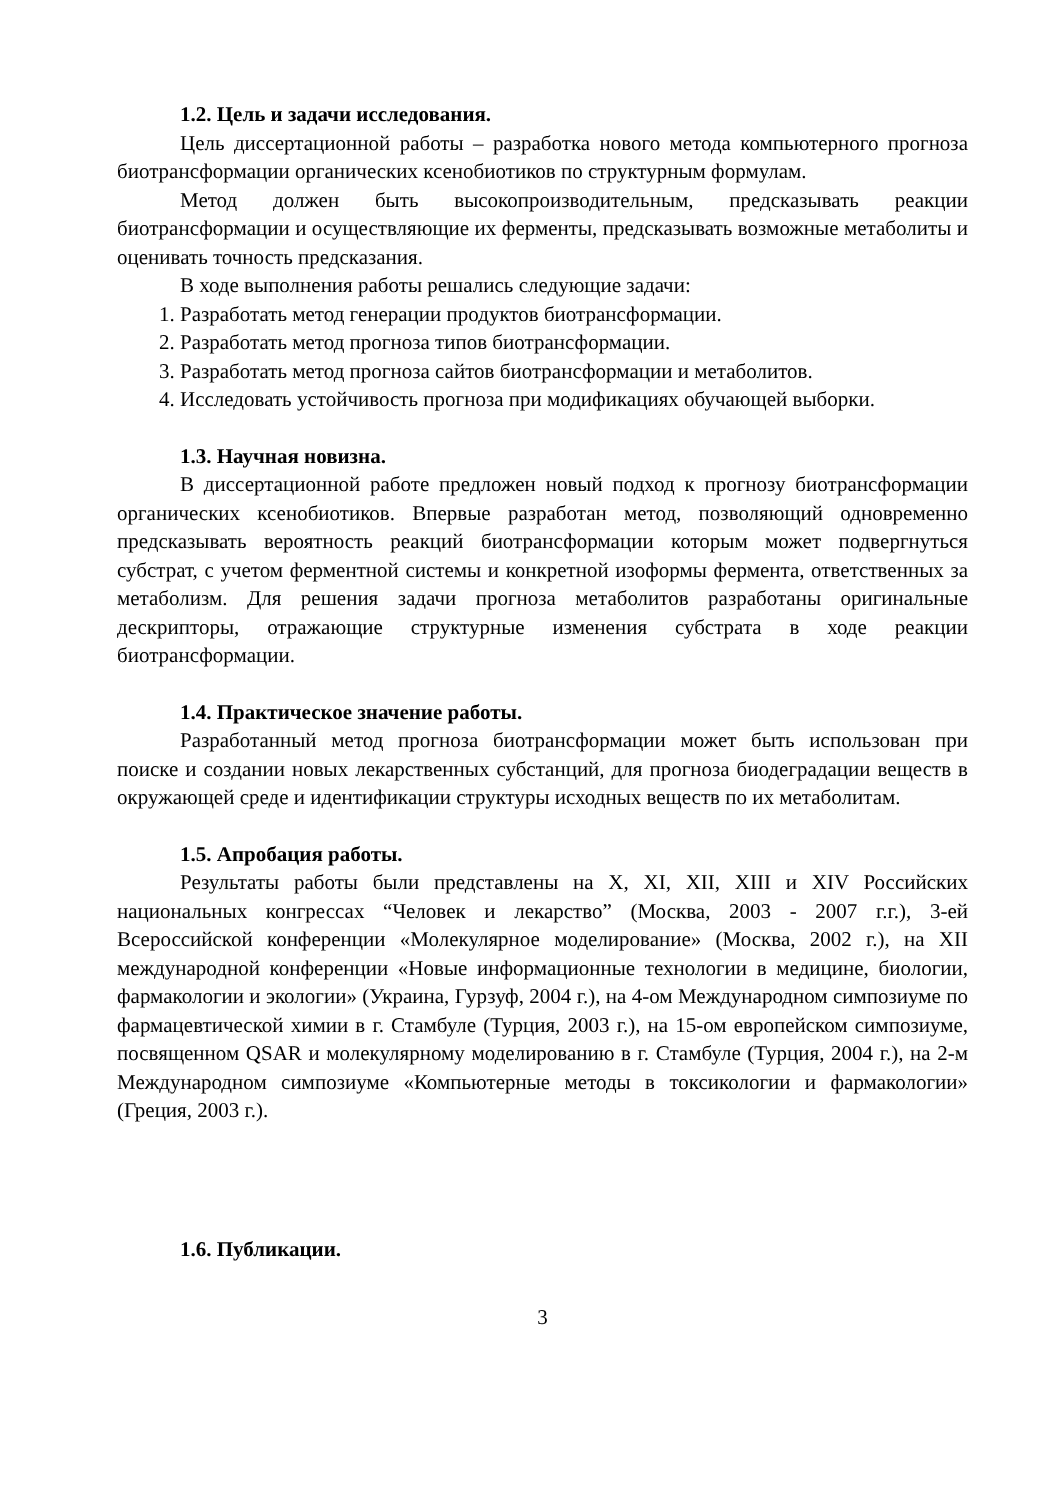1.2. Цель и задачи исследования.
Цель диссертационной работы – разработка нового метода компьютерного прогноза биотрансформации органических ксенобиотиков по структурным формулам.
Метод должен быть высокопроизводительным, предсказывать реакции биотрансформации и осуществляющие их ферменты, предсказывать возможные метаболиты и оценивать точность предсказания.
В ходе выполнения работы решались следующие задачи:
1. Разработать метод генерации продуктов биотрансформации.
2. Разработать метод прогноза типов биотрансформации.
3. Разработать метод прогноза сайтов биотрансформации и метаболитов.
4. Исследовать устойчивость прогноза при модификациях обучающей выборки.
1.3. Научная новизна.
В диссертационной работе предложен новый подход к прогнозу биотрансформации органических ксенобиотиков. Впервые разработан метод, позволяющий одновременно предсказывать вероятность реакций биотрансформации которым может подвергнуться субстрат, с учетом ферментной системы и конкретной изоформы фермента, ответственных за метаболизм. Для решения задачи прогноза метаболитов разработаны оригинальные дескрипторы, отражающие структурные изменения субстрата в ходе реакции биотрансформации.
1.4. Практическое значение работы.
Разработанный метод прогноза биотрансформации может быть использован при поиске и создании новых лекарственных субстанций, для прогноза биодеградации веществ в окружающей среде и идентификации структуры исходных веществ по их метаболитам.
1.5. Апробация работы.
Результаты работы были представлены на X, XI, XII, XIII и XIV Российских национальных конгрессах “Человек и лекарство” (Москва, 2003 - 2007 г.г.), 3-ей Всероссийской конференции «Молекулярное моделирование» (Москва, 2002 г.), на XII международной конференции «Новые информационные технологии в медицине, биологии, фармакологии и экологии» (Украина, Гурзуф, 2004 г.), на 4-ом Международном симпозиуме по фармацевтической химии в г. Стамбуле (Турция, 2003 г.), на 15-ом европейском симпозиуме, посвященном QSAR и молекулярному моделированию в г. Стамбуле (Турция, 2004 г.), на 2-м Международном симпозиуме «Компьютерные методы в токсикологии и фармакологии» (Греция, 2003 г.).
1.6. Публикации.
3